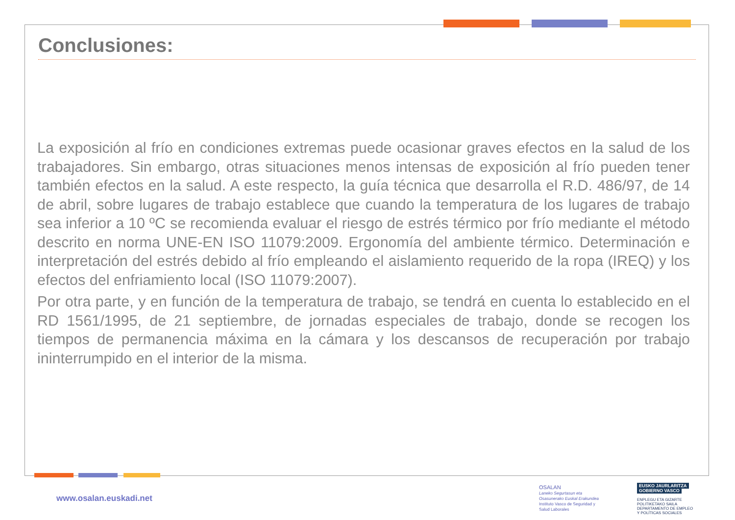Conclusiones:
La exposición al frío en condiciones extremas puede ocasionar graves efectos en la salud de los trabajadores. Sin embargo, otras situaciones menos intensas de exposición al frío pueden tener también efectos en la salud. A este respecto, la guía técnica que desarrolla el R.D. 486/97, de 14 de abril, sobre lugares de trabajo establece que cuando la temperatura de los lugares de trabajo sea inferior a 10 ºC se recomienda evaluar el riesgo de estrés térmico por frío mediante el método descrito en norma UNE-EN ISO 11079:2009. Ergonomía del ambiente térmico. Determinación e interpretación del estrés debido al frío empleando el aislamiento requerido de la ropa (IREQ) y los efectos del enfriamiento local (ISO 11079:2007).
Por otra parte, y en función de la temperatura de trabajo, se tendrá en cuenta lo establecido en el RD 1561/1995, de 21 septiembre, de jornadas especiales de trabajo, donde se recogen los tiempos de permanencia máxima en la cámara y los descansos de recuperación por trabajo ininterrumpido en el interior de la misma.
www.osalan.euskadi.net
OSALAN
Laneko Segurtasun eta
Osasunerako Euskal Erakundea
Instituto Vasco de Seguridad y
Salud Laborales
EUSKO JAURLARITZA
GOBIERNO VASCO
ENPLEGU ETA GIZARTE
POLITIKETAKO SAILA
DEPARTAMENTO DE EMPLEO
Y POLÍTICAS SOCIALES